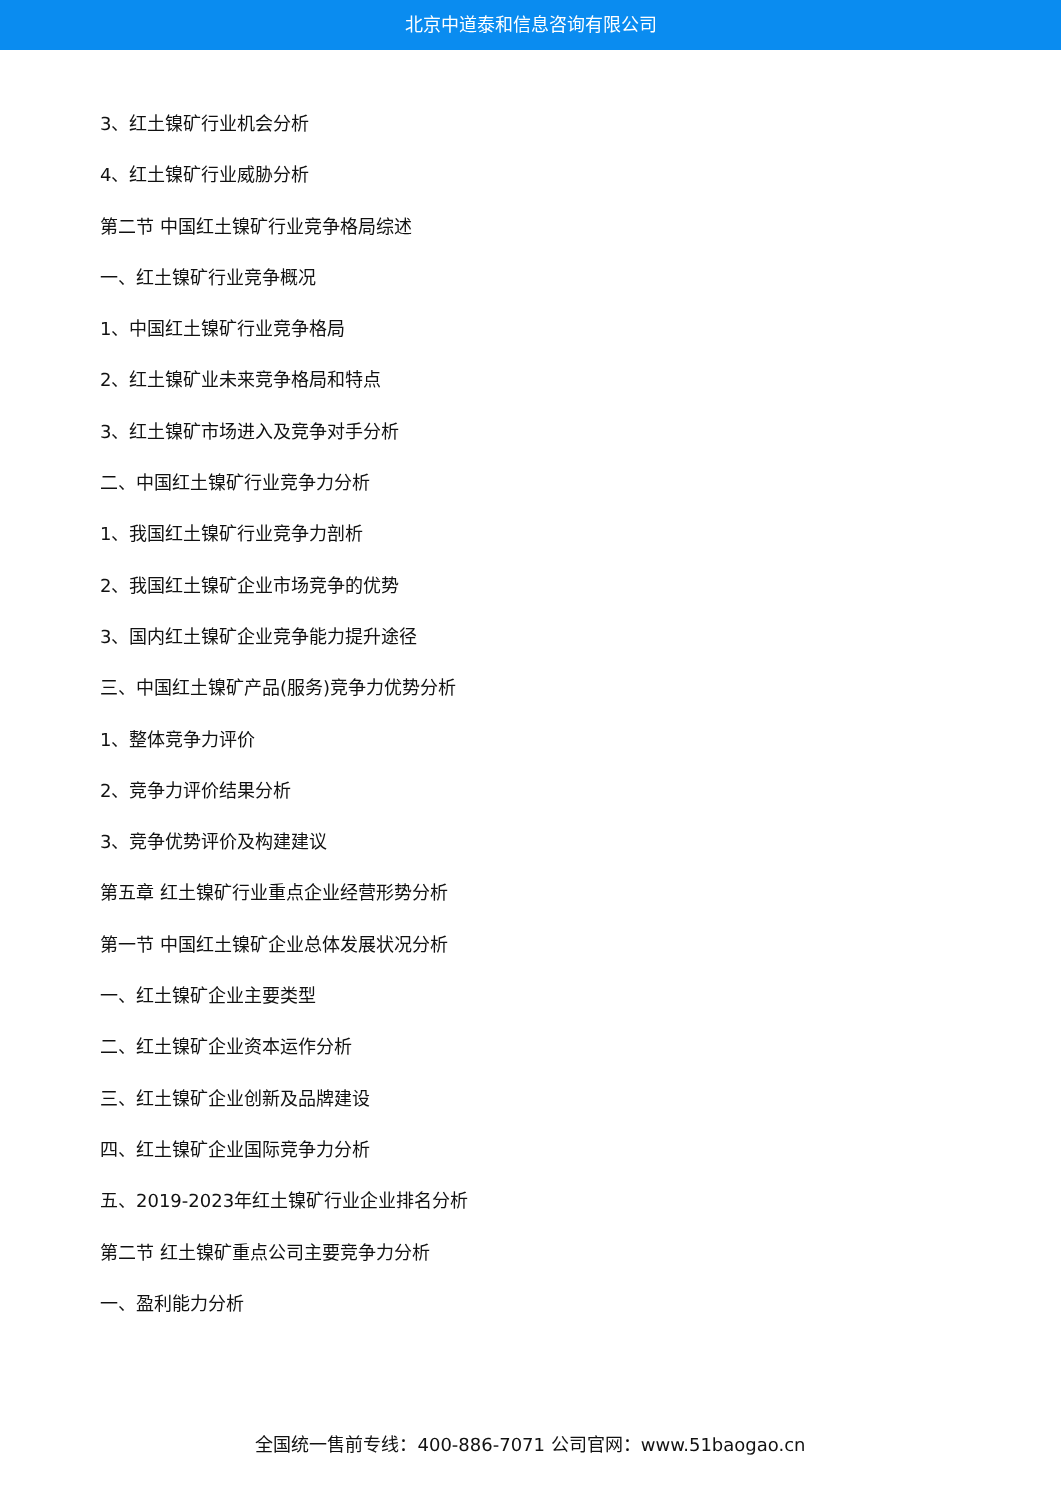北京中道泰和信息咨询有限公司
3、红土镍矿行业机会分析
4、红土镍矿行业威胁分析
第二节 中国红土镍矿行业竞争格局综述
一、红土镍矿行业竞争概况
1、中国红土镍矿行业竞争格局
2、红土镍矿业未来竞争格局和特点
3、红土镍矿市场进入及竞争对手分析
二、中国红土镍矿行业竞争力分析
1、我国红土镍矿行业竞争力剖析
2、我国红土镍矿企业市场竞争的优势
3、国内红土镍矿企业竞争能力提升途径
三、中国红土镍矿产品(服务)竞争力优势分析
1、整体竞争力评价
2、竞争力评价结果分析
3、竞争优势评价及构建建议
第五章 红土镍矿行业重点企业经营形势分析
第一节 中国红土镍矿企业总体发展状况分析
一、红土镍矿企业主要类型
二、红土镍矿企业资本运作分析
三、红土镍矿企业创新及品牌建设
四、红土镍矿企业国际竞争力分析
五、2019-2023年红土镍矿行业企业排名分析
第二节 红土镍矿重点公司主要竞争力分析
一、盈利能力分析
全国统一售前专线：400-886-7071 公司官网：www.51baogao.cn